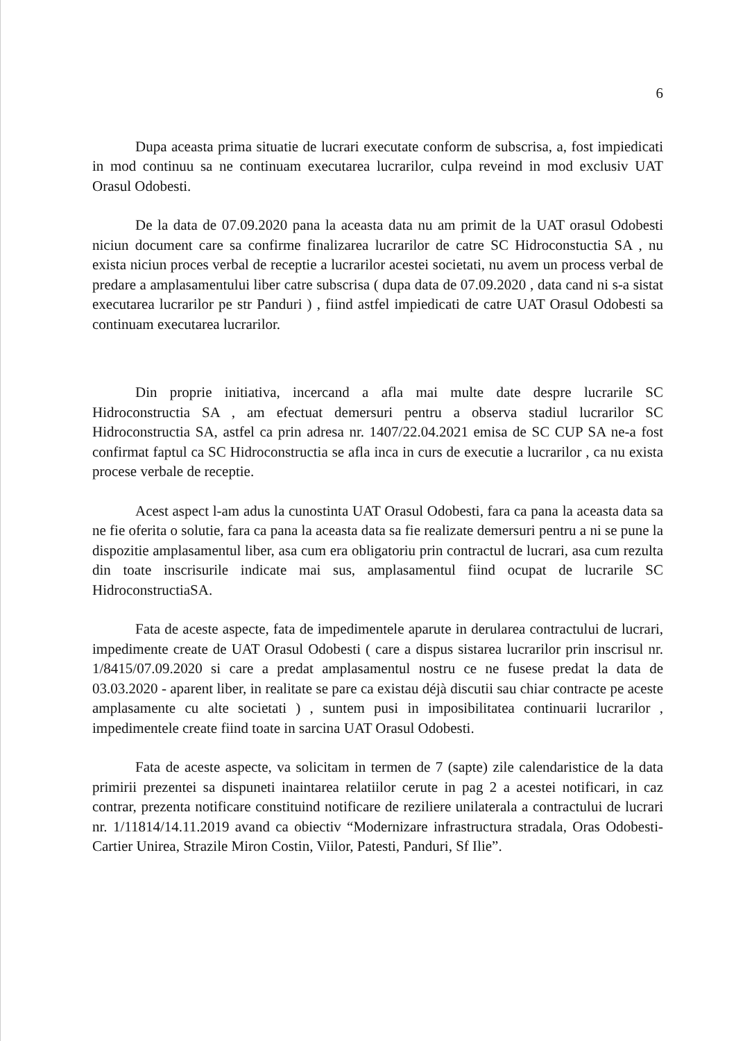6
Dupa aceasta prima situatie de lucrari executate conform de subscrisa, a, fost impiedicati in mod continuu sa ne continuam executarea lucrarilor, culpa reveind in mod exclusiv UAT Orasul Odobesti.
De la data de 07.09.2020 pana la aceasta data nu am primit de la UAT orasul Odobesti niciun document care sa confirme finalizarea lucrarilor de catre SC Hidroconstuctia SA , nu exista niciun proces verbal de receptie a lucrarilor acestei societati, nu avem un process verbal de predare a amplasamentului liber catre subscrisa ( dupa data de 07.09.2020 , data cand ni s-a sistat executarea lucrarilor pe str Panduri ) , fiind astfel impiedicati de catre UAT Orasul Odobesti sa continuam executarea lucrarilor.
Din proprie initiativa, incercand a afla mai multe date despre lucrarile SC Hidroconstructia SA , am efectuat demersuri pentru a observa stadiul lucrarilor SC Hidroconstructia SA, astfel ca prin adresa nr. 1407/22.04.2021 emisa de SC CUP SA ne-a fost confirmat faptul ca SC Hidroconstructia se afla inca in curs de executie a lucrarilor , ca nu exista procese verbale de receptie.
Acest aspect l-am adus la cunostinta UAT Orasul Odobesti, fara ca pana la aceasta data sa ne fie oferita o solutie, fara ca pana la aceasta data sa fie realizate demersuri pentru a ni se pune la dispozitie amplasamentul liber, asa cum era obligatoriu prin contractul de lucrari, asa cum rezulta din toate inscrisurile indicate mai sus, amplasamentul fiind ocupat de lucrarile SC HidroconstructiaSA.
Fata de aceste aspecte, fata de impedimentele aparute in derularea contractului de lucrari, impedimente create de UAT Orasul Odobesti ( care a dispus sistarea lucrarilor prin inscrisul nr. 1/8415/07.09.2020 si care a predat amplasamentul nostru ce ne fusese predat la data de 03.03.2020 - aparent liber, in realitate se pare ca existau déjà discutii sau chiar contracte pe aceste amplasamente cu alte societati ) , suntem pusi in imposibilitatea continuarii lucrarilor , impedimentele create fiind toate in sarcina UAT Orasul Odobesti.
Fata de aceste aspecte, va solicitam in termen de 7 (sapte) zile calendaristice de la data primirii prezentei sa dispuneti inaintarea relatiilor cerute in pag 2 a acestei notificari, in caz contrar, prezenta notificare constituind notificare de reziliere unilaterala a contractului de lucrari nr. 1/11814/14.11.2019 avand ca obiectiv “Modernizare infrastructura stradala, Oras Odobesti-Cartier Unirea, Strazile Miron Costin, Viilor, Patesti, Panduri, Sf Ilie”.